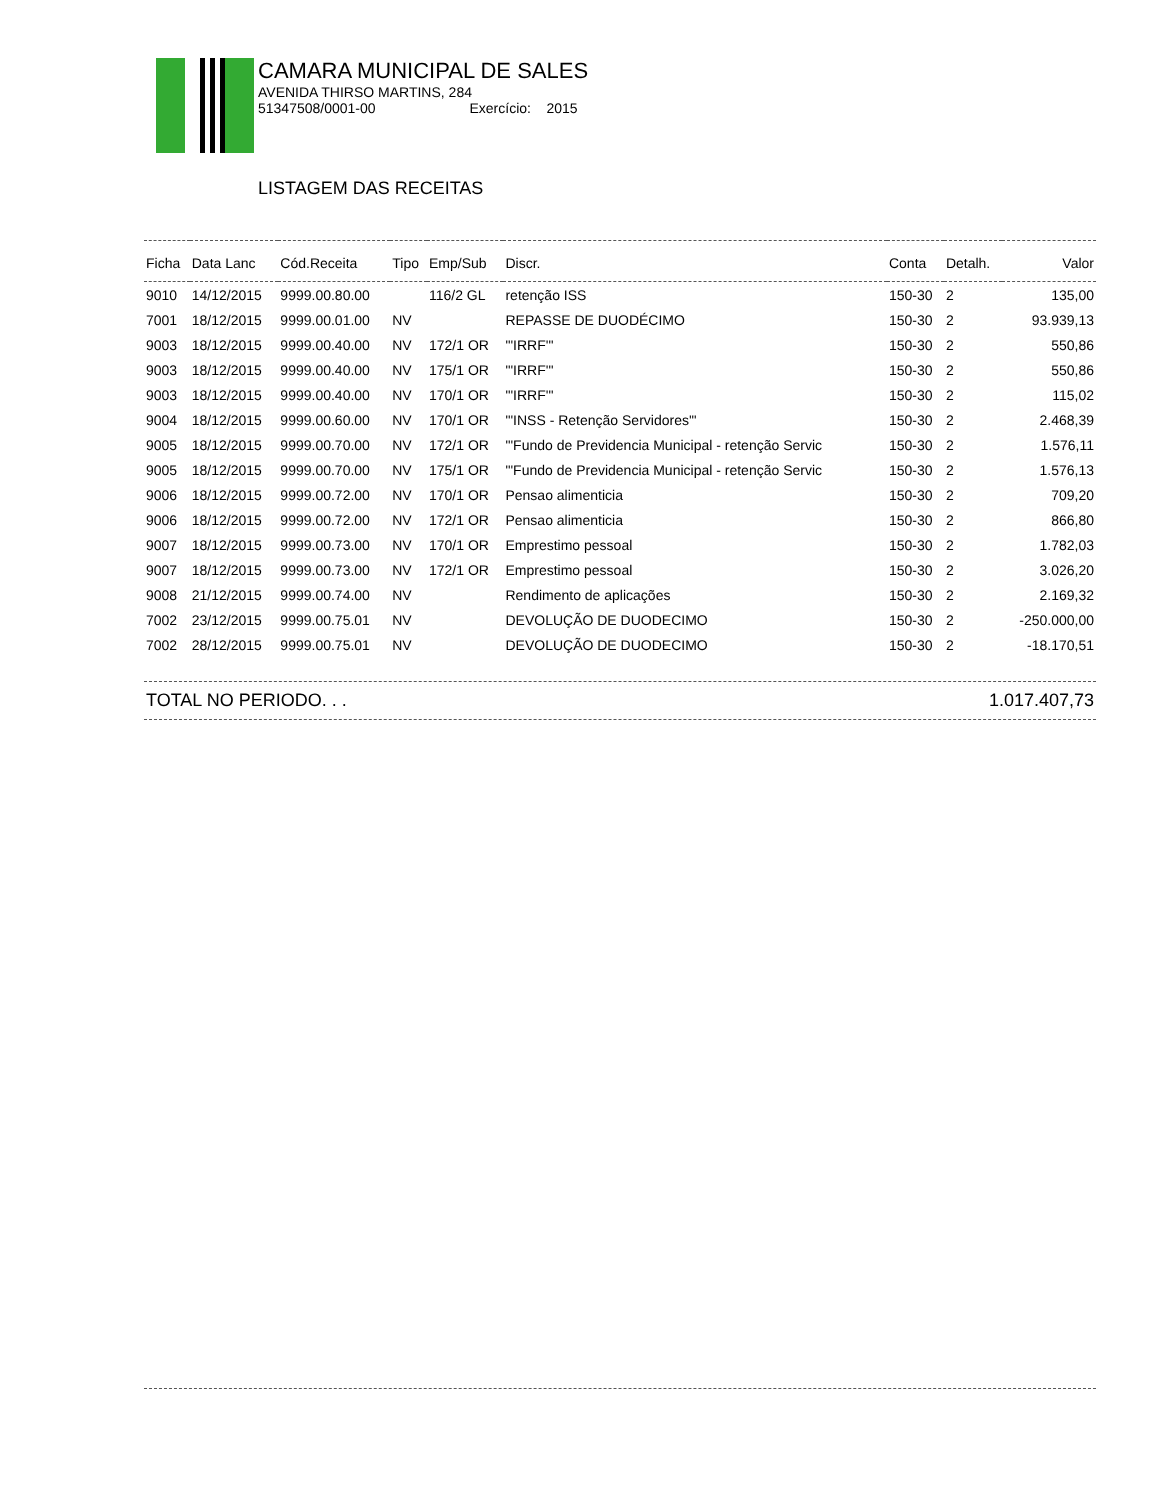CAMARA MUNICIPAL DE SALES
AVENIDA THIRSO MARTINS, 284
51347508/0001-00 Exercício: 2015
LISTAGEM DAS RECEITAS
| Ficha | Data Lanc | Cód.Receita | Tipo | Emp/Sub | Discr. | Conta | Detalh. | Valor |
| --- | --- | --- | --- | --- | --- | --- | --- | --- |
| 9010 | 14/12/2015 | 9999.00.80.00 | | 116/2 GL | retenção ISS | 150-30 | 2 | 135,00 |
| 7001 | 18/12/2015 | 9999.00.01.00 | NV | | REPASSE DE DUODÉCIMO | 150-30 | 2 | 93.939,13 |
| 9003 | 18/12/2015 | 9999.00.40.00 | NV | 172/1 OR | "'IRRF'" | 150-30 | 2 | 550,86 |
| 9003 | 18/12/2015 | 9999.00.40.00 | NV | 175/1 OR | "'IRRF'" | 150-30 | 2 | 550,86 |
| 9003 | 18/12/2015 | 9999.00.40.00 | NV | 170/1 OR | "'IRRF'" | 150-30 | 2 | 115,02 |
| 9004 | 18/12/2015 | 9999.00.60.00 | NV | 170/1 OR | "'INSS - Retenção Servidores'" | 150-30 | 2 | 2.468,39 |
| 9005 | 18/12/2015 | 9999.00.70.00 | NV | 172/1 OR | "'Fundo de Previdencia Municipal - retenção Servic | 150-30 | 2 | 1.576,11 |
| 9005 | 18/12/2015 | 9999.00.70.00 | NV | 175/1 OR | "'Fundo de Previdencia Municipal - retenção Servic | 150-30 | 2 | 1.576,13 |
| 9006 | 18/12/2015 | 9999.00.72.00 | NV | 170/1 OR | Pensao alimenticia | 150-30 | 2 | 709,20 |
| 9006 | 18/12/2015 | 9999.00.72.00 | NV | 172/1 OR | Pensao alimenticia | 150-30 | 2 | 866,80 |
| 9007 | 18/12/2015 | 9999.00.73.00 | NV | 170/1 OR | Emprestimo pessoal | 150-30 | 2 | 1.782,03 |
| 9007 | 18/12/2015 | 9999.00.73.00 | NV | 172/1 OR | Emprestimo pessoal | 150-30 | 2 | 3.026,20 |
| 9008 | 21/12/2015 | 9999.00.74.00 | NV | | Rendimento de aplicações | 150-30 | 2 | 2.169,32 |
| 7002 | 23/12/2015 | 9999.00.75.01 | NV | | DEVOLUÇÃO DE DUODECIMO | 150-30 | 2 | -250.000,00 |
| 7002 | 28/12/2015 | 9999.00.75.01 | NV | | DEVOLUÇÃO DE DUODECIMO | 150-30 | 2 | -18.170,51 |
TOTAL NO PERIODO. . . 1.017.407,73